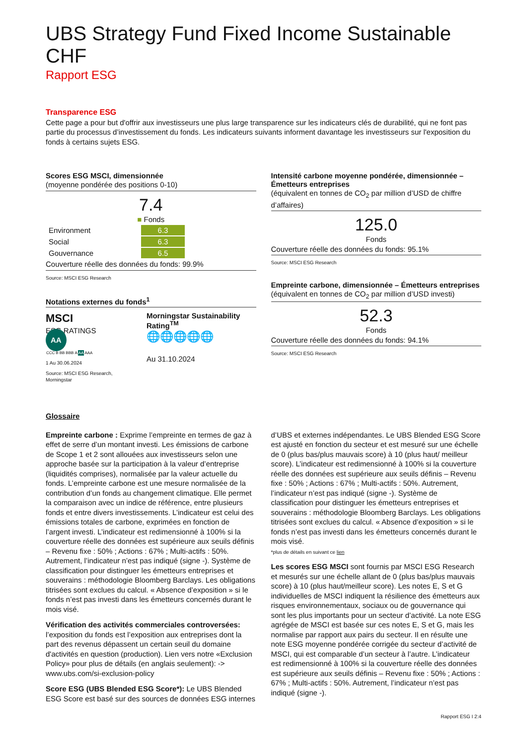UBS Strategy Fund Fixed Income Sustainable CHF
Rapport ESG
Transparence ESG
Cette page a pour but d'offrir aux investisseurs une plus large transparence sur les indicateurs clés de durabilité, qui ne font pas partie du processus d’investissement du fonds. Les indicateurs suivants informent davantage les investisseurs sur l'exposition du fonds à certains sujets ESG.
Scores ESG MSCI, dimensionnée
(moyenne pondérée des positions 0-10)
7.4
■ Fonds
| Environment | 6.3 |
| Social | 6.3 |
| Gouvernance | 6.5 |
Couverture réelle des données du fonds: 99.9%
Source: MSCI ESG Research
Notations externes du fonds<sup>1</sup>
MSCI
ESG RATINGS
AA
| CCC | B | BB | BBB | A | AA | AAA |
1 Au 30.06.2024
Source: MSCI ESG Research, Morningstar
Morningstar Sustainability Rating<sup>TM</sup>
🌐🌐🌐🌐🌐
Au 31.10.2024
Intensité carbone moyenne pondérée, dimensionnée – Émetteurs entreprises
(équivalent en tonnes de CO<sub>2</sub> par million d’USD de chiffre d’affaires)
125.0
Fonds
Couverture réelle des données du fonds: 95.1%
Source: MSCI ESG Research
Empreinte carbone, dimensionnée – Émetteurs entreprises
(équivalent en tonnes de CO<sub>2</sub> par million d’USD investi)
52.3
Fonds
Couverture réelle des données du fonds: 94.1%
Source: MSCI ESG Research
Glossaire
Empreinte carbone : Exprime l’empreinte en termes de gaz à effet de serre d’un montant investi. Les émissions de carbone de Scope 1 et 2 sont allouées aux investisseurs selon une approche basée sur la participation à la valeur d’entreprise (liquidités comprises), normalisée par la valeur actuelle du fonds. L’empreinte carbone est une mesure normalisée de la contribution d’un fonds au changement climatique. Elle permet la comparaison avec un indice de référence, entre plusieurs fonds et entre divers investissements. L’indicateur est celui des émissions totales de carbone, exprimées en fonction de l’argent investi. L’indicateur est redimensionné à 100% si la couverture réelle des données est supérieure aux seuils définis – Revenu fixe : 50% ; Actions : 67% ; Multi-actifs : 50%. Autrement, l’indicateur n’est pas indiqué (signe -). Système de classification pour distinguer les émetteurs entreprises et souverains : méthodologie Bloomberg Barclays. Les obligations titrisées sont exclues du calcul. « Absence d’exposition » si le fonds n’est pas investi dans les émetteurs concernés durant le mois visé.
Vérification des activités commerciales controversées: l’exposition du fonds est l’exposition aux entreprises dont la part des revenus dépassent un certain seuil du domaine d'activités en question (production). Lien vers notre «Exclusion Policy» pour plus de détails (en anglais seulement): -> www.ubs.com/si-exclusion-policy
Score ESG (UBS Blended ESG Score*): Le UBS Blended ESG Score est basé sur des sources de données ESG internes d’UBS et externes indépendantes. Le UBS Blended ESG Score est ajusté en fonction du secteur et est mesuré sur une échelle de 0 (plus bas/plus mauvais score) à 10 (plus haut/ meilleur score). L’indicateur est redimensionné à 100% si la couverture réelle des données est supérieure aux seuils définis – Revenu fixe : 50% ; Actions : 67% ; Multi-actifs : 50%. Autrement, l’indicateur n’est pas indiqué (signe -). Système de classification pour distinguer les émetteurs entreprises et souverains : méthodologie Bloomberg Barclays. Les obligations titrisées sont exclues du calcul. « Absence d’exposition » si le fonds n’est pas investi dans les émetteurs concernés durant le mois visé.
*plus de détails en suivant ce lien
Les scores ESG MSCI sont fournis par MSCI ESG Research et mesurés sur une échelle allant de 0 (plus bas/plus mauvais score) à 10 (plus haut/meilleur score). Les notes E, S et G individuelles de MSCI indiquent la résilience des émetteurs aux risques environnementaux, sociaux ou de gouvernance qui sont les plus importants pour un secteur d’activité. La note ESG agrégée de MSCI est basée sur ces notes E, S et G, mais les normalise par rapport aux pairs du secteur. Il en résulte une note ESG moyenne pondérée corrigée du secteur d’activité de MSCI, qui est comparable d’un secteur à l’autre. L’indicateur est redimensionné à 100% si la couverture réelle des données est supérieure aux seuils définis – Revenu fixe : 50% ; Actions : 67% ; Multi-actifs : 50%. Autrement, l’indicateur n’est pas indiqué (signe -).
Rapport ESG I 2:4